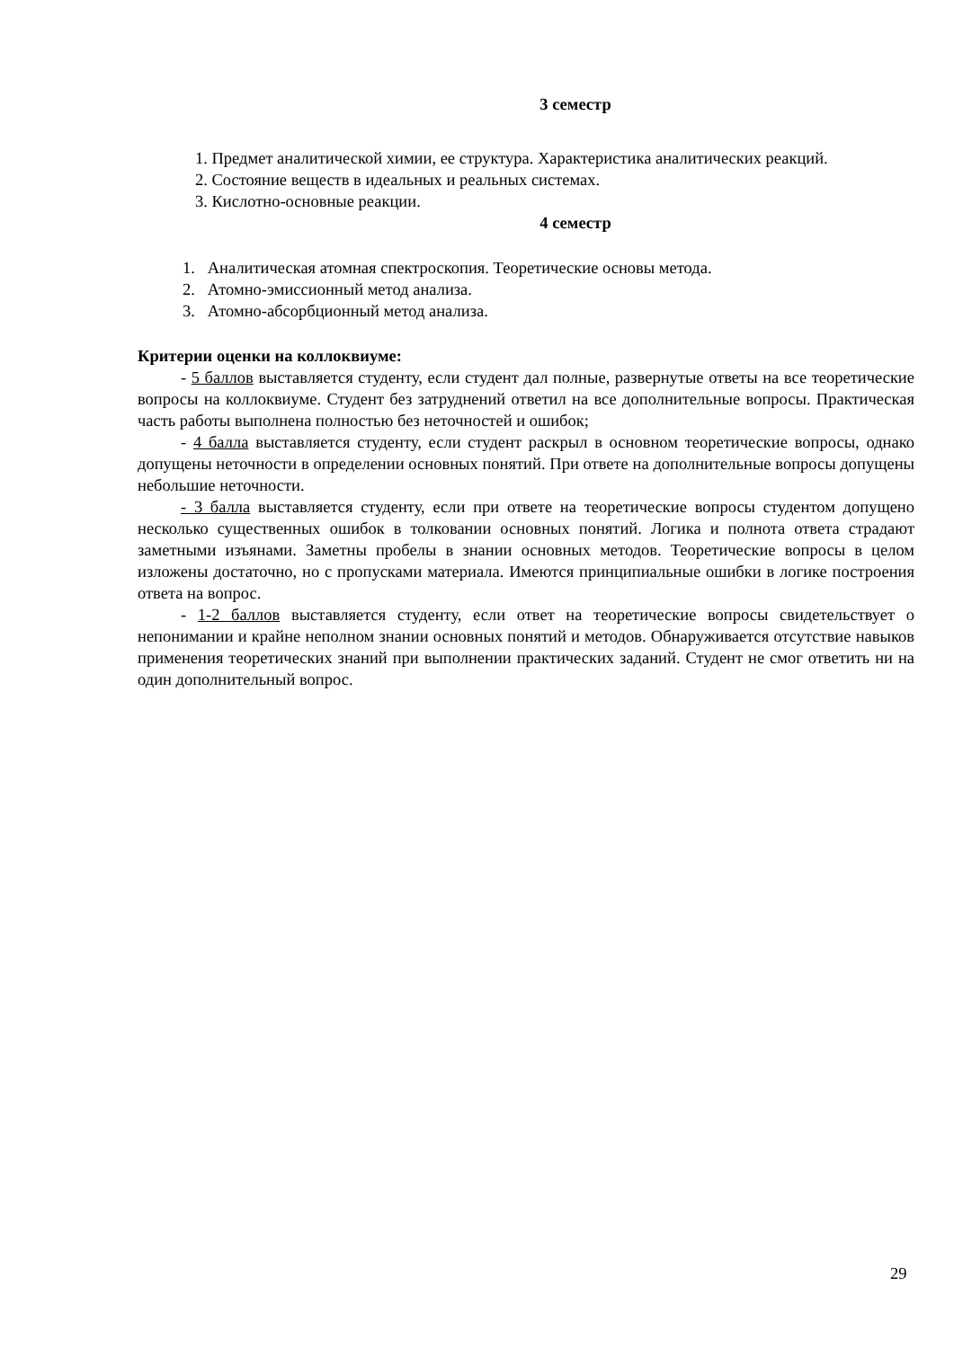3 семестр
1. Предмет аналитической химии, ее структура. Характеристика аналитических реакций.
2. Состояние веществ в идеальных и реальных системах.
3. Кислотно-основные реакции.
4 семестр
1. Аналитическая атомная спектроскопия. Теоретические основы метода.
2. Атомно-эмиссионный метод анализа.
3. Атомно-абсорбционный метод анализа.
Критерии оценки на коллоквиуме:
- 5 баллов выставляется студенту, если студент дал полные, развернутые ответы на все теоретические вопросы на коллоквиуме. Студент без затруднений ответил на все дополнительные вопросы. Практическая часть работы выполнена полностью без неточностей и ошибок;
- 4 балла выставляется студенту, если студент раскрыл в основном теоретические вопросы, однако допущены неточности в определении основных понятий. При ответе на дополнительные вопросы допущены небольшие неточности.
- 3 балла выставляется студенту, если при ответе на теоретические вопросы студентом допущено несколько существенных ошибок в толковании основных понятий. Логика и полнота ответа страдают заметными изъянами. Заметны пробелы в знании основных методов. Теоретические вопросы в целом изложены достаточно, но с пропусками материала. Имеются принципиальные ошибки в логике построения ответа на вопрос.
- 1-2 баллов выставляется студенту, если ответ на теоретические вопросы свидетельствует о непонимании и крайне неполном знании основных понятий и методов. Обнаруживается отсутствие навыков применения теоретических знаний при выполнении практических заданий. Студент не смог ответить ни на один дополнительный вопрос.
29